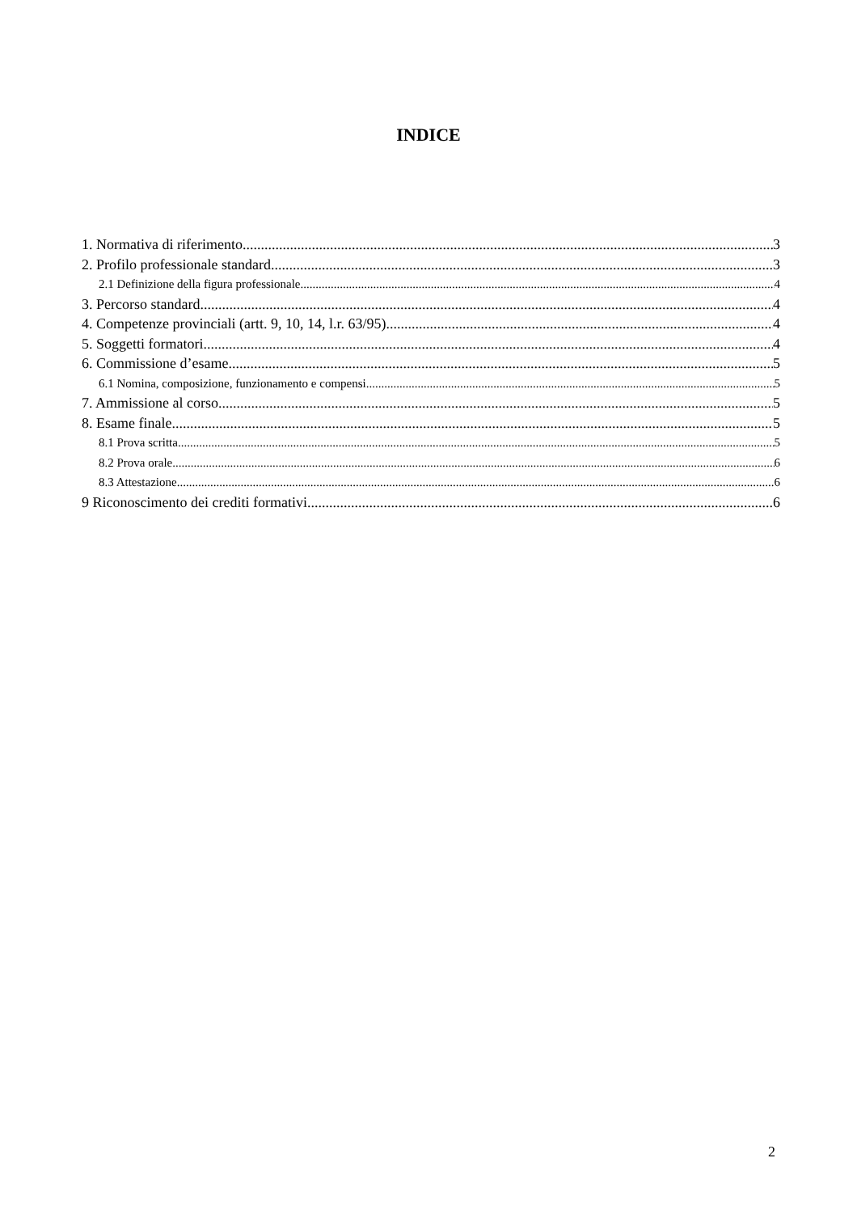INDICE
1. Normativa di riferimento 3
2. Profilo professionale standard 3
2.1 Definizione della figura professionale 4
3. Percorso standard 4
4. Competenze provinciali (artt. 9, 10, 14, l.r. 63/95) 4
5. Soggetti formatori 4
6. Commissione d’esame 5
6.1 Nomina, composizione, funzionamento e compensi 5
7. Ammissione al corso 5
8. Esame finale 5
8.1 Prova scritta 5
8.2 Prova orale 6
8.3 Attestazione 6
9 Riconoscimento dei crediti formativi 6
2